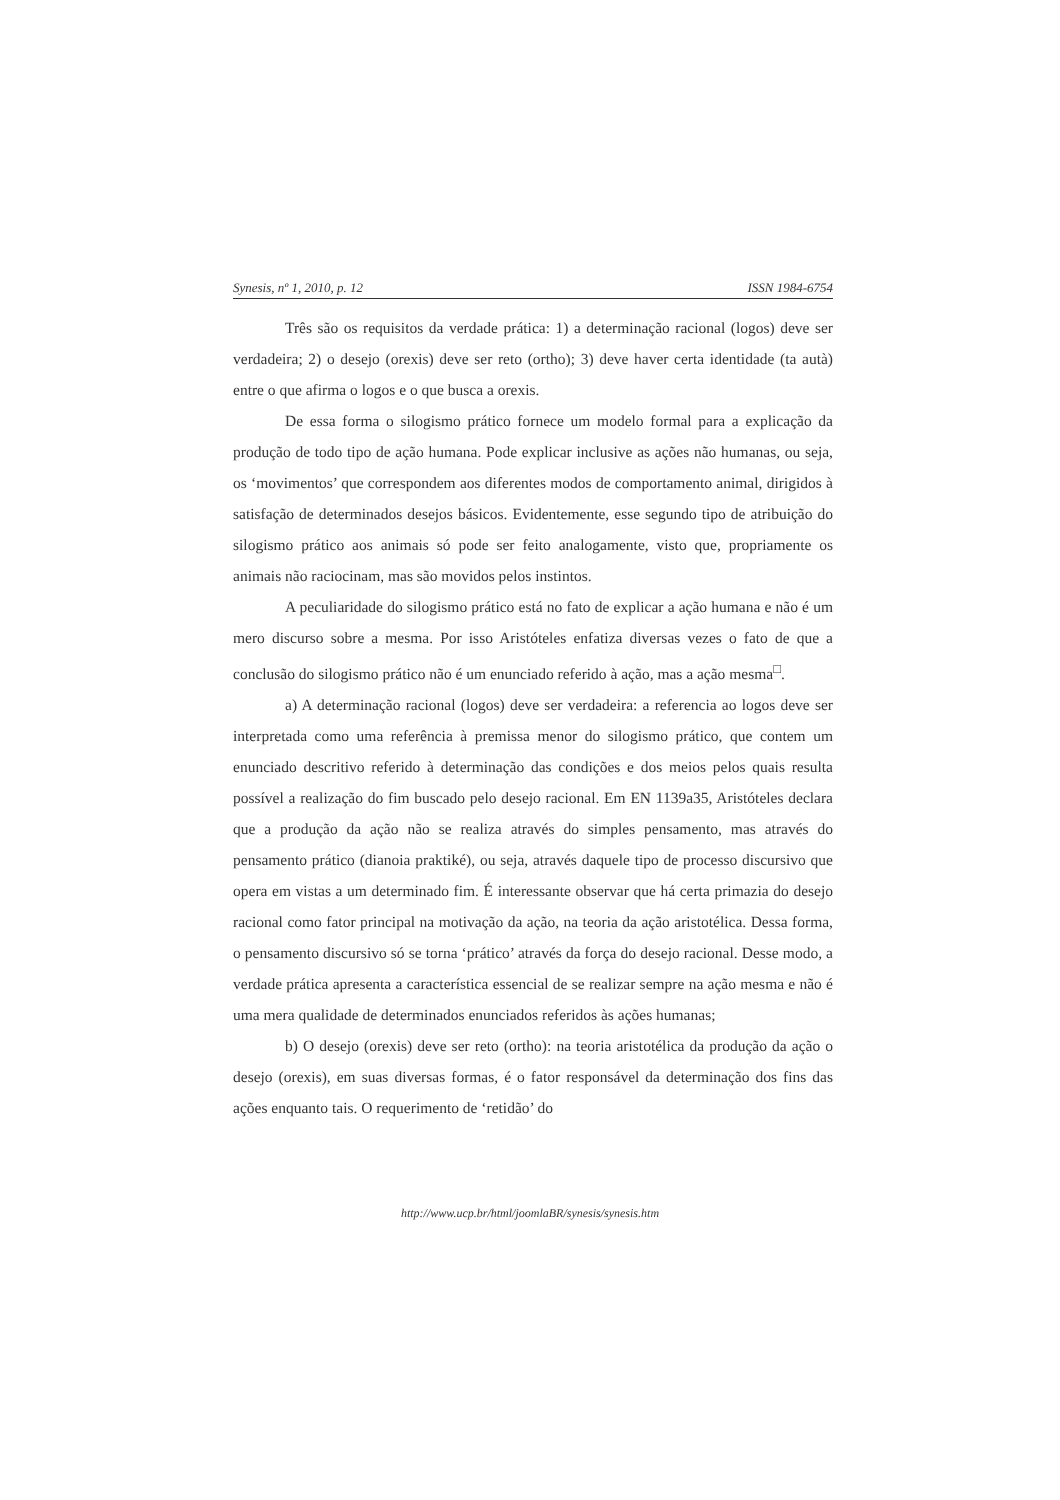Synesis, nº 1, 2010, p. 12 ISSN 1984-6754
Três são os requisitos da verdade prática: 1) a determinação racional (logos) deve ser verdadeira; 2) o desejo (orexis) deve ser reto (ortho); 3) deve haver certa identidade (ta autà) entre o que afirma o logos e o que busca a orexis.
De essa forma o silogismo prático fornece um modelo formal para a explicação da produção de todo tipo de ação humana. Pode explicar inclusive as ações não humanas, ou seja, os ‘movimentos’ que correspondem aos diferentes modos de comportamento animal, dirigidos à satisfação de determinados desejos básicos. Evidentemente, esse segundo tipo de atribuição do silogismo prático aos animais só pode ser feito analogamente, visto que, propriamente os animais não raciocinam, mas são movidos pelos instintos.
A peculiaridade do silogismo prático está no fato de explicar a ação humana e não é um mero discurso sobre a mesma. Por isso Aristóteles enfatiza diversas vezes o fato de que a conclusão do silogismo prático não é um enunciado referido à ação, mas a ação mesma<sup>□</sup>.
a) A determinação racional (logos) deve ser verdadeira: a referencia ao logos deve ser interpretada como uma referência à premissa menor do silogismo prático, que contem um enunciado descritivo referido à determinação das condições e dos meios pelos quais resulta possível a realização do fim buscado pelo desejo racional. Em EN 1139a35, Aristóteles declara que a produção da ação não se realiza através do simples pensamento, mas através do pensamento prático (dianoia praktiké), ou seja, através daquele tipo de processo discursivo que opera em vistas a um determinado fim. É interessante observar que há certa primazia do desejo racional como fator principal na motivação da ação, na teoria da ação aristotélica. Dessa forma, o pensamento discursivo só se torna ‘prático’ através da força do desejo racional. Desse modo, a verdade prática apresenta a característica essencial de se realizar sempre na ação mesma e não é uma mera qualidade de determinados enunciados referidos às ações humanas;
b) O desejo (orexis) deve ser reto (ortho): na teoria aristotélica da produção da ação o desejo (orexis), em suas diversas formas, é o fator responsável da determinação dos fins das ações enquanto tais. O requerimento de ‘retidão’ do
http://www.ucp.br/html/joomlaBR/synesis/synesis.htm